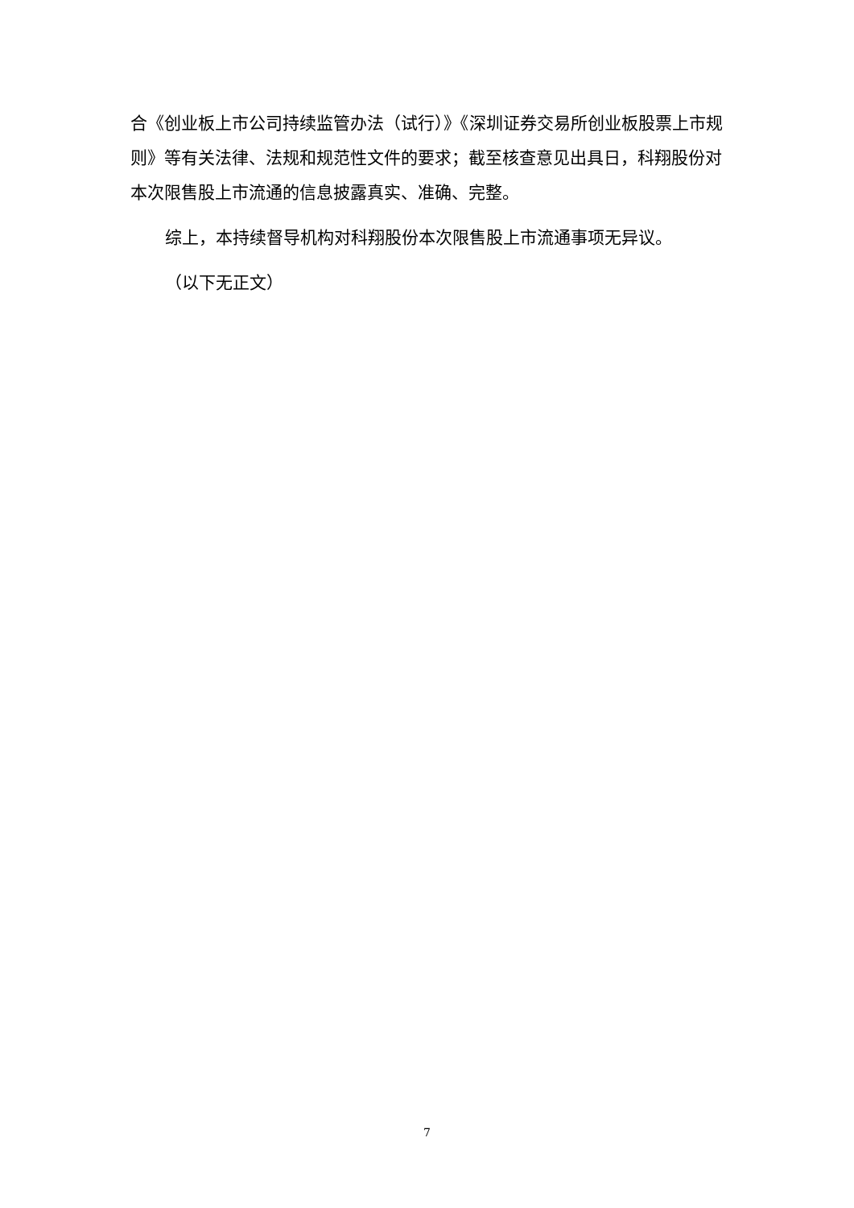合《创业板上市公司持续监管办法（试行）》《深圳证券交易所创业板股票上市规则》等有关法律、法规和规范性文件的要求；截至核查意见出具日，科翔股份对本次限售股上市流通的信息披露真实、准确、完整。
综上，本持续督导机构对科翔股份本次限售股上市流通事项无异议。
（以下无正文）
7